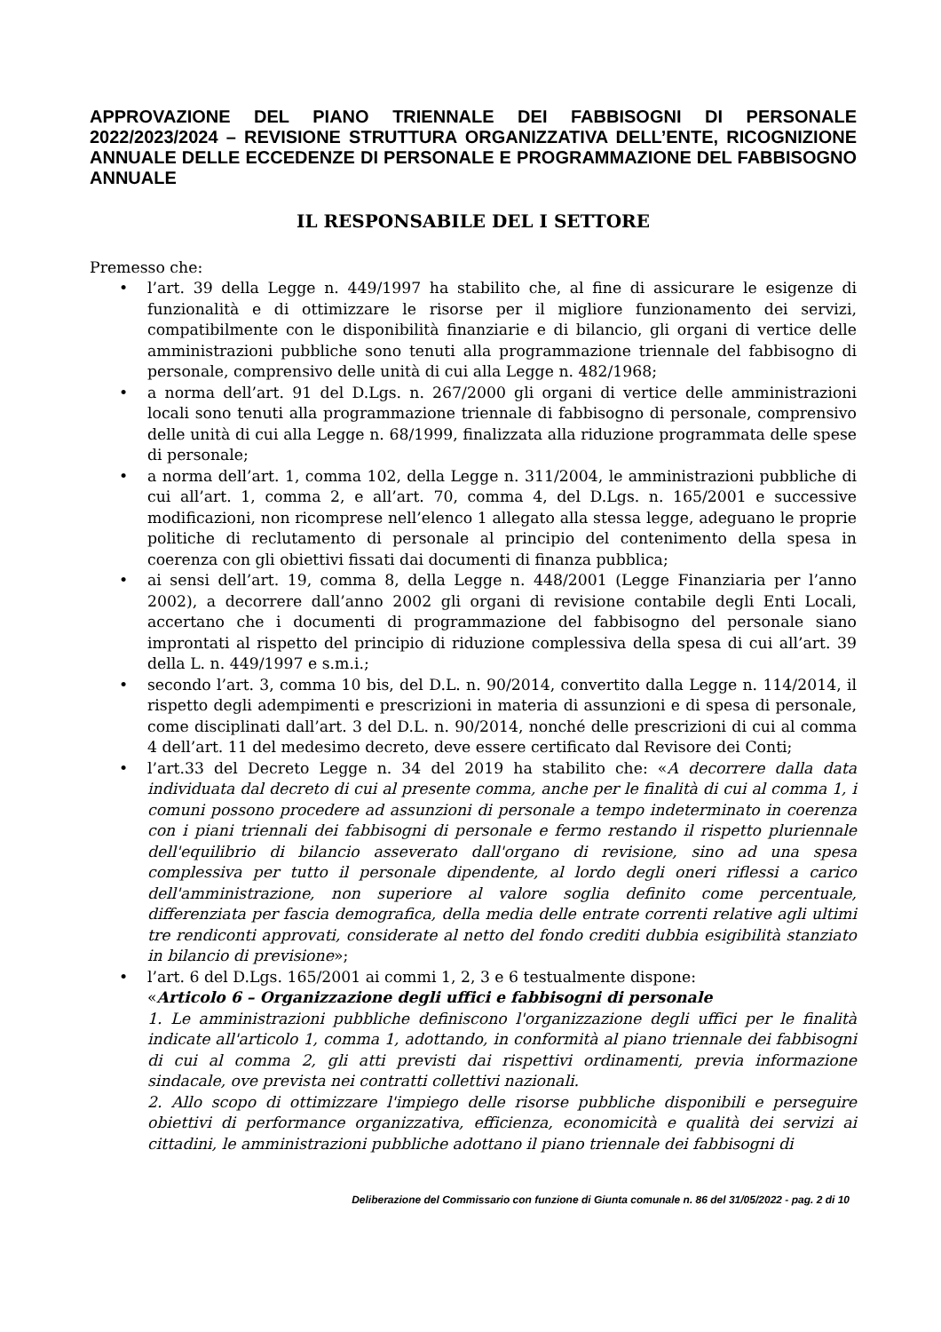APPROVAZIONE DEL PIANO TRIENNALE DEI FABBISOGNI DI PERSONALE 2022/2023/2024 – REVISIONE STRUTTURA ORGANIZZATIVA DELL’ENTE, RICOGNIZIONE ANNUALE DELLE ECCEDENZE DI PERSONALE E PROGRAMMAZIONE DEL FABBISOGNO ANNUALE
IL RESPONSABILE DEL I SETTORE
Premesso che:
• l’art. 39 della Legge n. 449/1997 ha stabilito che, al fine di assicurare le esigenze di funzionalità e di ottimizzare le risorse per il migliore funzionamento dei servizi, compatibilmente con le disponibilità finanziarie e di bilancio, gli organi di vertice delle amministrazioni pubbliche sono tenuti alla programmazione triennale del fabbisogno di personale, comprensivo delle unità di cui alla Legge n. 482/1968;
• a norma dell’art. 91 del D.Lgs. n. 267/2000 gli organi di vertice delle amministrazioni locali sono tenuti alla programmazione triennale di fabbisogno di personale, comprensivo delle unità di cui alla Legge n. 68/1999, finalizzata alla riduzione programmata delle spese di personale;
• a norma dell’art. 1, comma 102, della Legge n. 311/2004, le amministrazioni pubbliche di cui all’art. 1, comma 2, e all’art. 70, comma 4, del D.Lgs. n. 165/2001 e successive modificazioni, non ricomprese nell’elenco 1 allegato alla stessa legge, adeguano le proprie politiche di reclutamento di personale al principio del contenimento della spesa in coerenza con gli obiettivi fissati dai documenti di finanza pubblica;
• ai sensi dell’art. 19, comma 8, della Legge n. 448/2001 (Legge Finanziaria per l’anno 2002), a decorrere dall’anno 2002 gli organi di revisione contabile degli Enti Locali, accertano che i documenti di programmazione del fabbisogno del personale siano improntati al rispetto del principio di riduzione complessiva della spesa di cui all’art. 39 della L. n. 449/1997 e s.m.i.;
• secondo l’art. 3, comma 10 bis, del D.L. n. 90/2014, convertito dalla Legge n. 114/2014, il rispetto degli adempimenti e prescrizioni in materia di assunzioni e di spesa di personale, come disciplinati dall’art. 3 del D.L. n. 90/2014, nonché delle prescrizioni di cui al comma 4 dell’art. 11 del medesimo decreto, deve essere certificato dal Revisore dei Conti;
• l’art.33 del Decreto Legge n. 34 del 2019 ha stabilito che: «A decorrere dalla data individuata dal decreto di cui al presente comma, anche per le finalità di cui al comma 1, i comuni possono procedere ad assunzioni di personale a tempo indeterminato in coerenza con i piani triennali dei fabbisogni di personale e fermo restando il rispetto pluriennale dell'equilibrio di bilancio asseverato dall'organo di revisione, sino ad una spesa complessiva per tutto il personale dipendente, al lordo degli oneri riflessi a carico dell'amministrazione, non superiore al valore soglia definito come percentuale, differenziata per fascia demografica, della media delle entrate correnti relative agli ultimi tre rendiconti approvati, considerate al netto del fondo crediti dubbia esigibilità stanziato in bilancio di previsione»;
• l’art. 6 del D.Lgs. 165/2001 ai commi 1, 2, 3 e 6 testualmente dispone:
«Articolo 6 – Organizzazione degli uffici e fabbisogni di personale
1. Le amministrazioni pubbliche definiscono l'organizzazione degli uffici per le finalità indicate all'articolo 1, comma 1, adottando, in conformità al piano triennale dei fabbisogni di cui al comma 2, gli atti previsti dai rispettivi ordinamenti, previa informazione sindacale, ove prevista nei contratti collettivi nazionali.
2. Allo scopo di ottimizzare l'impiego delle risorse pubbliche disponibili e perseguire obiettivi di performance organizzativa, efficienza, economicità e qualità dei servizi ai cittadini, le amministrazioni pubbliche adottano il piano triennale dei fabbisogni di
Deliberazione del Commissario con funzione di Giunta comunale n. 86 del 31/05/2022 - pag. 2 di 10